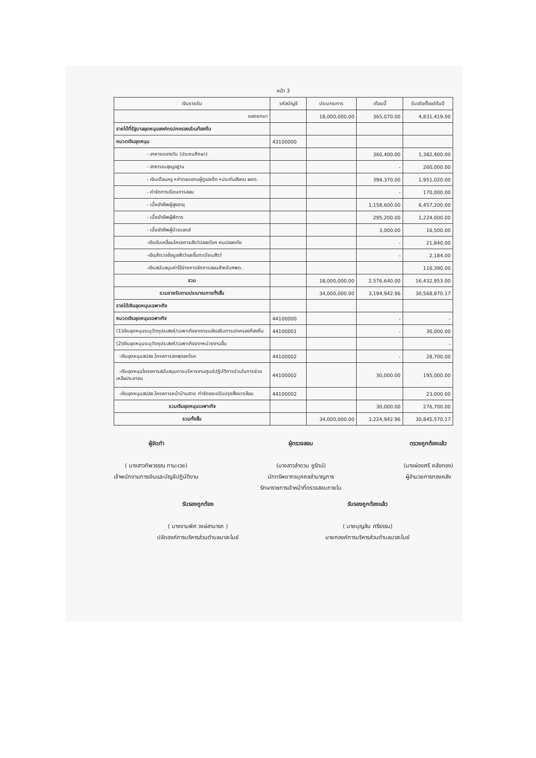หน้า 3
| เงินรายรับ | รหัสบัญชี | ประมาณการ | เดือนนี้ | รับจริงตั้งแต่ต้นปี |
| --- | --- | --- | --- | --- |
| ยอดยกมา | | 18,000,000.00 | 365,070.00 | 4,831,419.00 |
| รายได้ที่รัฐบาลอุดหนุนองค์กรปกครองส่วนท้องถิ่น | | | | |
| หมวดเงินอุดหนุน | 43100000 | | | |
| - อาหารกลางวัน (ประถมศึกษา) | | | 360,400.00 | 1,382,400.00 |
| - สาธารณสุขมูลฐาน | | | - | 260,000.00 |
| - เงินเดือนครู+ค่าตอบแทนผู้ดูแลเด็ก+ประกันสังคม ผดด. | | | 394,370.00 | 1,951,020.00 |
| - ค่าจัดการเรียนการสอน | | | - | 170,000.00 |
| - เบี้ยยังชีพผู้สูงอายุ | | | 1,158,600.00 | 6,457,200.00 |
| - เบี้ยยังชีพผู้พิการ | | | 295,200.00 | 1,224,000.00 |
| - เบี้ยยังชีพผู้ป่วยเอดส์ | | | 3,000.00 | 16,500.00 |
| -เงินขับเคลื่อนโครงการสัตว์ปลอดโรค คนปลอดภัย | | | - | 21,840.00 |
| -เงินสำรวจข้อมูลสัตว์และขึ้นทะเบียนสัตว์ | | | - | 2,184.00 |
| -เงินสนับสนุนค่าใช้จ่ายการจัดการสอนสำหรับศพด. | | | | 116,390.00 |
| รวม | | 18,000,000.00 | 2,576,640.00 | 16,432,953.00 |
| รวมรายรับตามประมาณการทั้งสิ้น | | 34,000,000.00 | 3,194,942.96 | 30,568,870.17 |
| รายได้เงินอุดหนุนเฉพาะกิจ | | | | |
| หมวดเงินอุดหนุนเฉพาะกิจ | 44100000 | | - | - |
| (1)เงินอุดหนุนระบุวัตถุประสงค์/เฉพาะกิจจากกรมส่งเสริมการปกครองท้องถิ่น | 44100001 | | - | 30,000.00 |
| (2)เงินอุดหนุนระบุวัตถุประสงค์/เฉพาะกิจจากหน่วยงานอื่น | | | | - |
| -เงินอุดหนุนสปสช.โครงการลดพุงลดโรค | 44100002 | | - | 28,700.00 |
| -เงินอุดหนุนโครงการสนับสนุนการบริหารงานศูนย์ปฏิบัติการร่วมในการช่วยเหลือประชาชน | 44100002 | | 30,000.00 | 195,000.00 |
| -เงินอุดหนุนสปสช.โครงการหน้าบ้านสวย กำจัดขยะปรับปรุงสิ่งแวดล้อม | 44100002 | | | 23,000.00 |
| รวมเงินอุดหนุนเฉพาะกิจ | | | 30,000.00 | 276,700.00 |
| รวมทั้งสิ้น | | 34,000,000.00 | 3,224,942.96 | 30,845,570.17 |
ผู้จัดทำ
( นางสาวทิพวรรณ ทานะเวช)
เจ้าพนักงานการเงินและบัญชีปฏิบัติงาน
ผู้ตรวจสอบ
(นางสาวลำดวน ชูรัตน์)
นักทรัพยากรบุคคลชำนาญการ
รักษาราชการเจ้าหน้าที่ตรวจสอบภายใน
ตรวจถูกต้องแล้ว
(นางผ่องศรี คลังทอง)
ผู้อำนวยการกองคลัง
รับรองถูกต้อง
( นางงามพิศ วงษ์สามารถ )
ปลัดองค์การบริหารส่วนตำบลนาสะไมย์
รับรองถูกต้องแล้ว
( นายบุญสิน ศรีธรรม)
นายกองค์การบริหารส่วนตำบลนาสะไมย์